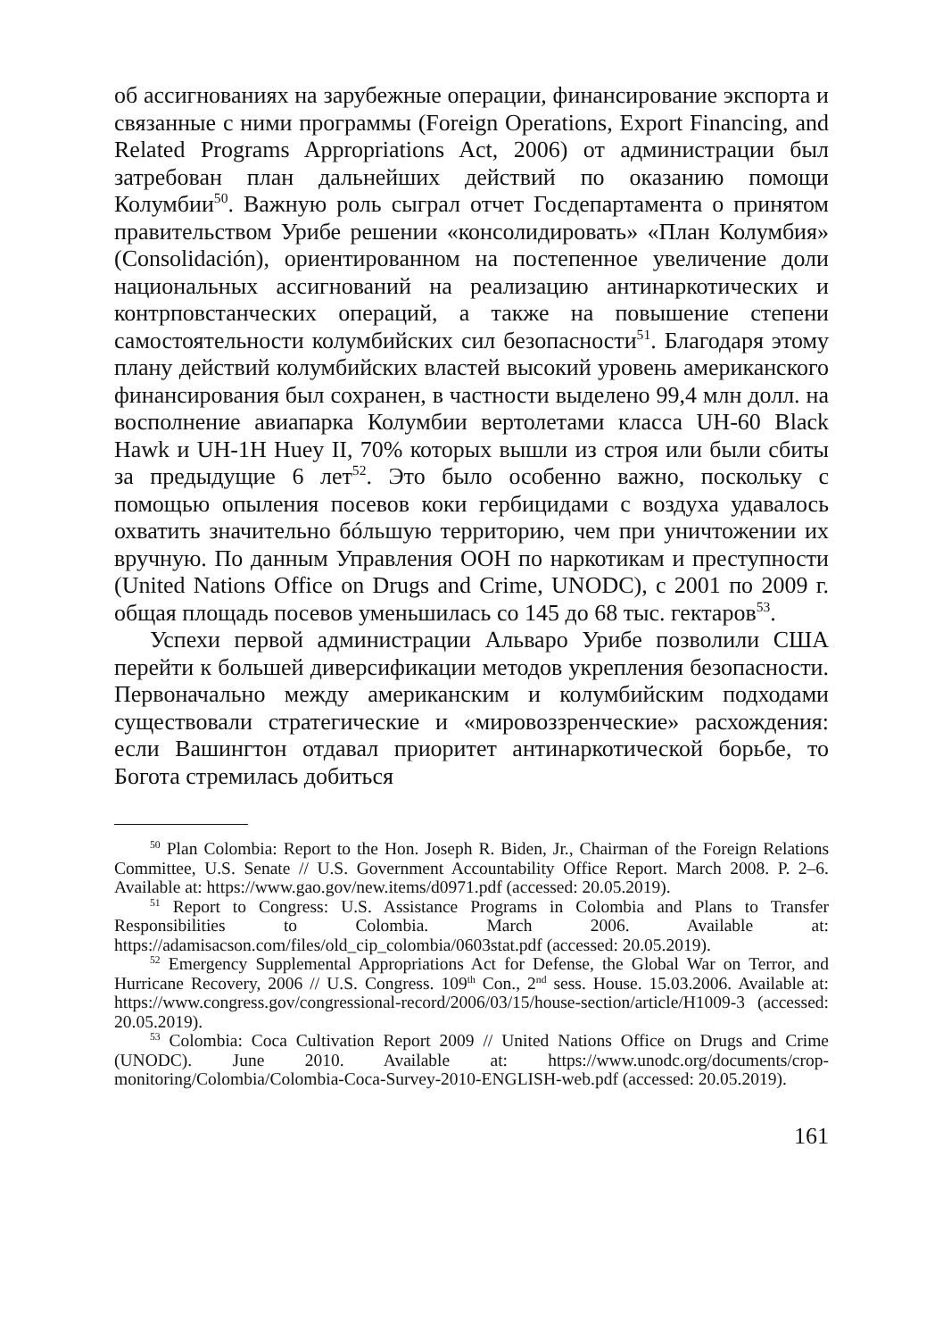об ассигнованиях на зарубежные операции, финансирование экспорта и связанные с ними программы (Foreign Operations, Export Financing, and Related Programs Appropriations Act, 2006) от администрации был затребован план дальнейших действий по оказанию помощи Колумбии<sup>50</sup>. Важную роль сыграл отчет Госдепартамента о принятом правительством Урибе решении «консолидировать» «План Колумбия» (Consolidación), ориентированном на постепенное увеличение доли национальных ассигнований на реализацию антинаркотических и контрповстанческих операций, а также на повышение степени самостоятельности колумбийских сил безопасности<sup>51</sup>. Благодаря этому плану действий колумбийских властей высокий уровень американского финансирования был сохранен, в частности выделено 99,4 млн долл. на восполнение авиапарка Колумбии вертолетами класса UH-60 Black Hawk и UH-1H Huey II, 70% которых вышли из строя или были сбиты за предыдущие 6 лет<sup>52</sup>. Это было особенно важно, поскольку с помощью опыления посевов коки гербицидами с воздуха удавалось охватить значительно бóльшую территорию, чем при уничтожении их вручную. По данным Управления ООН по наркотикам и преступности (United Nations Office on Drugs and Crime, UNODC), с 2001 по 2009 г. общая площадь посевов уменьшилась со 145 до 68 тыс. гектаров<sup>53</sup>.
Успехи первой администрации Альваро Урибе позволили США перейти к большей диверсификации методов укрепления безопасности. Первоначально между американским и колумбийским подходами существовали стратегические и «мировоззренческие» расхождения: если Вашингтон отдавал приоритет антинаркотической борьбе, то Богота стремилась добиться
<sup>50</sup> Plan Colombia: Report to the Hon. Joseph R. Biden, Jr., Chairman of the Foreign Relations Committee, U.S. Senate // U.S. Government Accountability Office Report. March 2008. P. 2–6. Available at: https://www.gao.gov/new.items/d0971.pdf (accessed: 20.05.2019).
<sup>51</sup> Report to Congress: U.S. Assistance Programs in Colombia and Plans to Transfer Responsibilities to Colombia. March 2006. Available at: https://adamisacson.com/files/old_cip_colombia/0603stat.pdf (accessed: 20.05.2019).
<sup>52</sup> Emergency Supplemental Appropriations Act for Defense, the Global War on Terror, and Hurricane Recovery, 2006 // U.S. Congress. 109<sup>th</sup> Con., 2<sup>nd</sup> sess. House. 15.03.2006. Available at: https://www.congress.gov/congressional-record/2006/03/15/house-section/article/H1009-3 (accessed: 20.05.2019).
<sup>53</sup> Colombia: Coca Cultivation Report 2009 // United Nations Office on Drugs and Crime (UNODC). June 2010. Available at: https://www.unodc.org/documents/crop-monitoring/Colombia/Colombia-Coca-Survey-2010-ENGLISH-web.pdf (accessed: 20.05.2019).
161